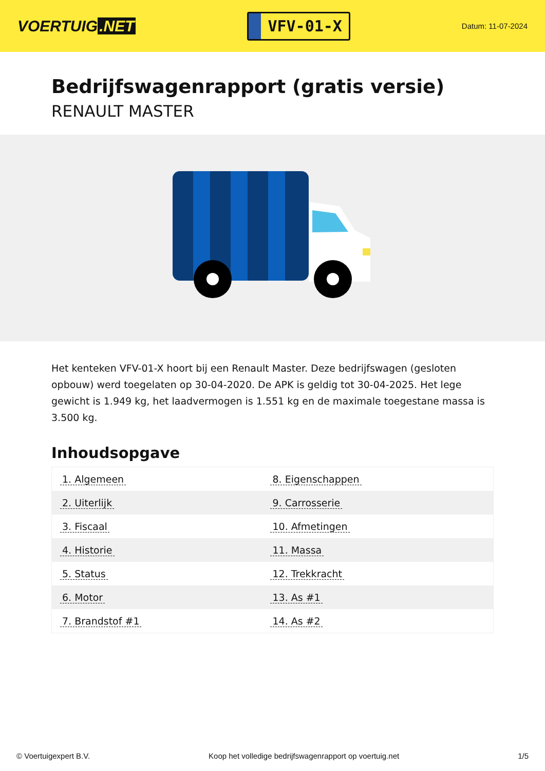VOERTUIG.NET
VFV-01-X
Datum: 11-07-2024
Bedrijfswagenrapport (gratis versie)
RENAULT MASTER
Het kenteken VFV-01-X hoort bij een Renault Master. Deze bedrijfswagen (gesloten opbouw) werd toegelaten op 30-04-2020. De APK is geldig tot 30-04-2025. Het lege gewicht is 1.949 kg, het laadvermogen is 1.551 kg en de maximale toegestane massa is 3.500 kg.
Inhoudsopgave
| 1. Algemeen | 8. Eigenschappen |
| 2. Uiterlijk | 9. Carrosserie |
| 3. Fiscaal | 10. Afmetingen |
| 4. Historie | 11. Massa |
| 5. Status | 12. Trekkracht |
| 6. Motor | 13. As #1 |
| 7. Brandstof #1 | 14. As #2 |
© Voertuigexpert B.V. Koop het volledige bedrijfswagenrapport op voertuig.net 1/5